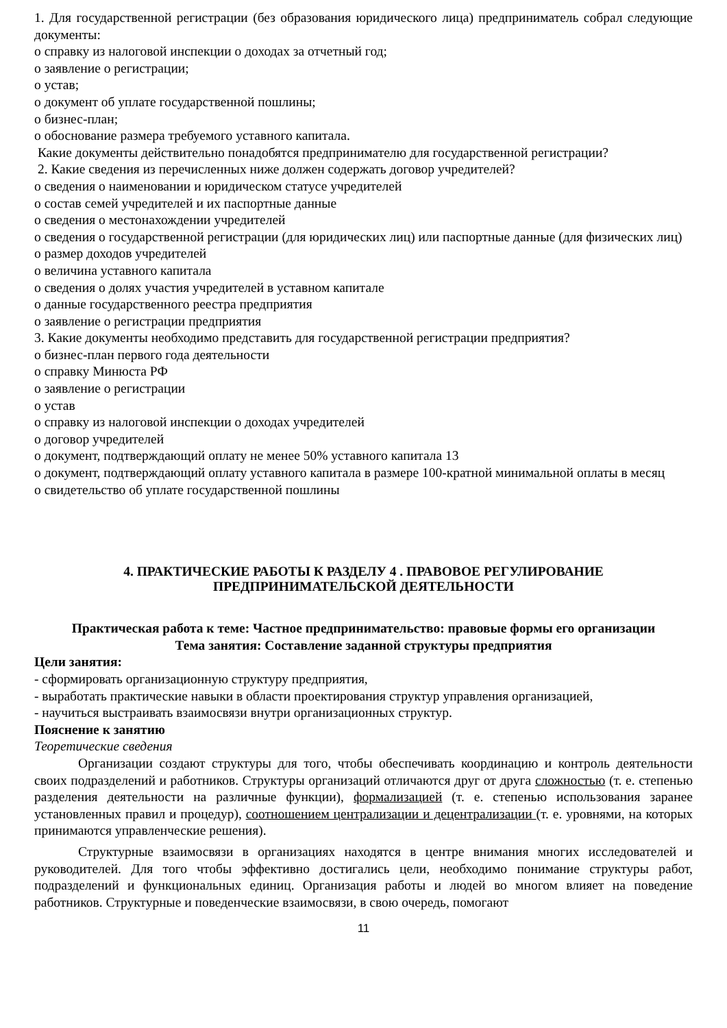1. Для государственной регистрации (без образования юридического лица) предприниматель собрал следующие документы:
o справку из налоговой инспекции о доходах за отчетный год;
o заявление о регистрации;
o устав;
o документ об уплате государственной пошлины;
o бизнес-план;
o обоснование размера требуемого уставного капитала.
Какие документы действительно понадобятся предпринимателю для государственной регистрации?
2. Какие сведения из перечисленных ниже должен содержать договор учредителей?
o сведения о наименовании и юридическом статусе учредителей
o состав семей учредителей и их паспортные данные
o сведения о местонахождении учредителей
o сведения о государственной регистрации (для юридических лиц) или паспортные данные (для физических лиц)
o размер доходов учредителей
o величина уставного капитала
o сведения о долях участия учредителей в уставном капитале
o данные государственного реестра предприятия
o заявление о регистрации предприятия
3. Какие документы необходимо представить для государственной регистрации предприятия?
o бизнес-план первого года деятельности
o справку Минюста РФ
o заявление о регистрации
o устав
o справку из налоговой инспекции о доходах учредителей
o договор учредителей
o документ, подтверждающий оплату не менее 50% уставного капитала 13
o документ, подтверждающий оплату уставного капитала в размере 100-кратной минимальной оплаты в месяц
o свидетельство об уплате государственной пошлины
4. ПРАКТИЧЕСКИЕ РАБОТЫ К РАЗДЕЛУ 4 . ПРАВОВОЕ РЕГУЛИРОВАНИЕ
ПРЕДПРИНИМАТЕЛЬСКОЙ ДЕЯТЕЛЬНОСТИ
Практическая работа к теме: Частное предпринимательство: правовые формы его организации
Тема занятия: Составление заданной структуры предприятия
Цели занятия:
- сформировать организационную структуру предприятия,
- выработать практические навыки в области проектирования структур управления организацией,
- научиться выстраивать взаимосвязи внутри организационных структур.
Пояснение к занятию
Теоретические сведения
Организации создают структуры для того, чтобы обеспечивать координацию и контроль деятельности своих подразделений и работников. Структуры организаций отличаются друг от друга сложностью (т. е. степенью разделения деятельности на различные функции), формализацией (т. е. степенью использования заранее установленных правил и процедур), соотношением централизации и децентрализации (т. е. уровнями, на которых принимаются управленческие решения).
Структурные взаимосвязи в организациях находятся в центре внимания многих исследователей и руководителей. Для того чтобы эффективно достигались цели, необходимо понимание структуры работ, подразделений и функциональных единиц. Организация работы и людей во многом влияет на поведение работников. Структурные и поведенческие взаимосвязи, в свою очередь, помогают
11